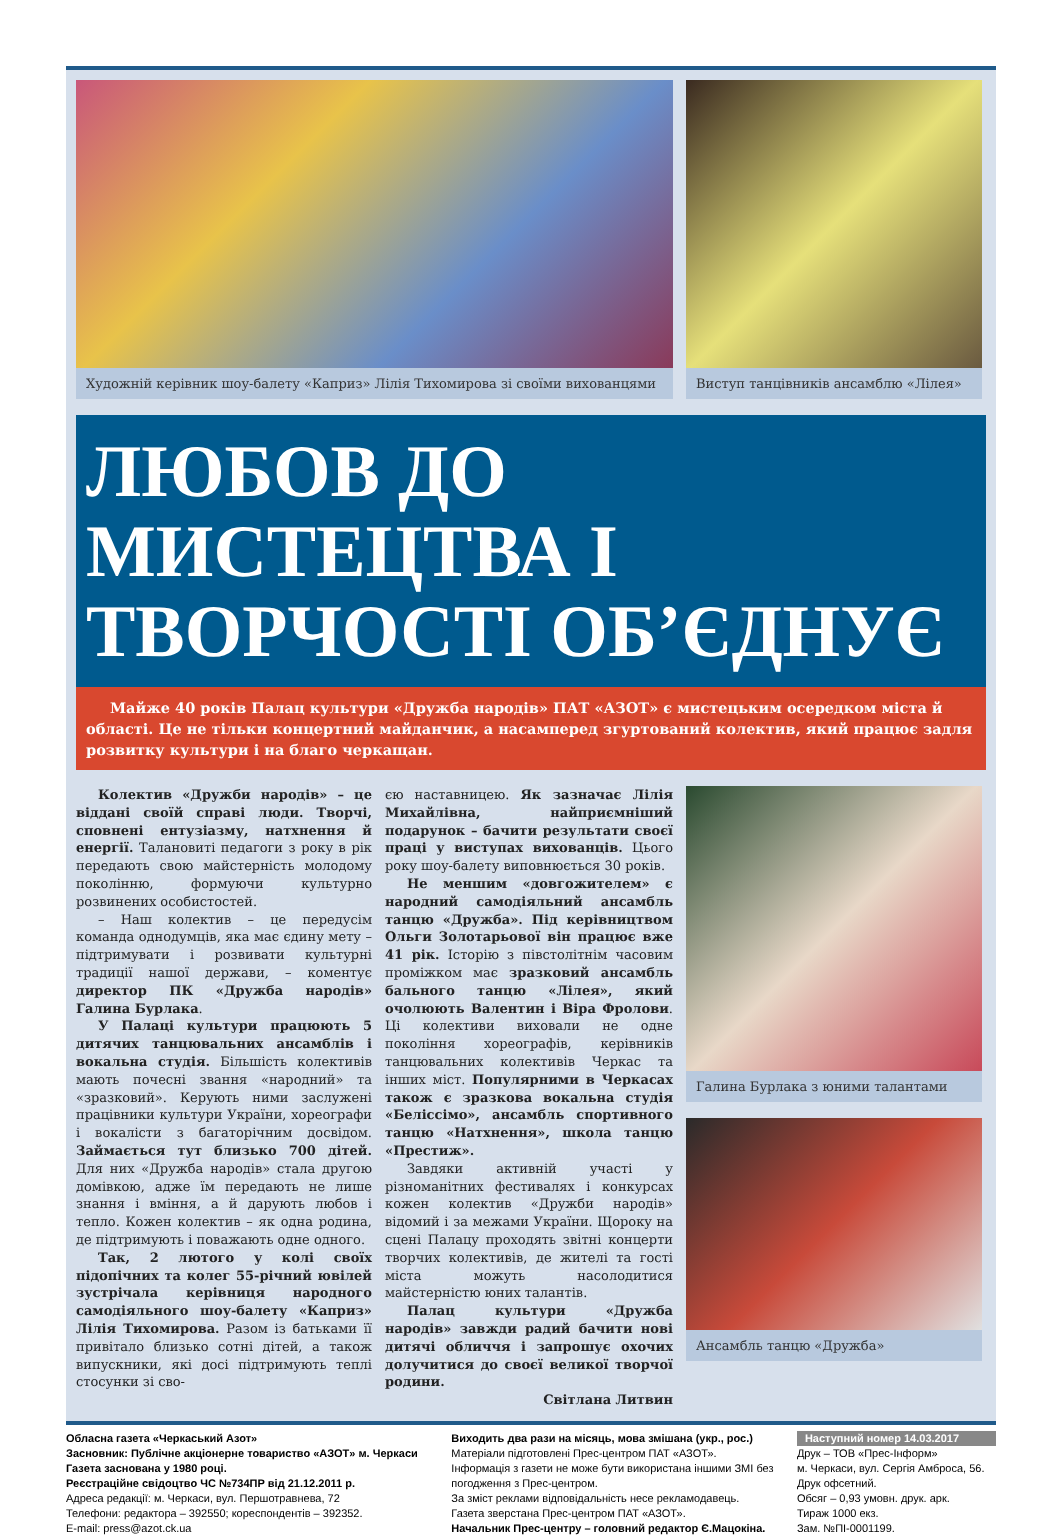Художній керівник шоу-балету «Каприз» Лілія Тихомирова зі своїми вихованцями
Виступ танцівників ансамблю «Лілея»
ЛЮБОВ ДО МИСТЕЦТВА І ТВОРЧОСТІ ОБ’ЄДНУЄ
Майже 40 років Палац культури «Дружба народів» ПАТ «АЗОТ» є мистецьким осередком міста й області. Це не тільки концертний майданчик, а насамперед згуртований колектив, який працює задля розвитку культури і на благо черкащан.
Колектив «Дружби народів» – це віддані своїй справі люди. Творчі, сповнені ентузіазму, натхнення й енергії. Талановиті педагоги з року в рік передають свою майстерність молодому поколінню, формуючи культурно розвинених особистостей.
– Наш колектив – це передусім команда однодумців, яка має єдину мету – підтримувати і розвивати культурні традиції нашої держави, – коментує директор ПК «Дружба народів» Галина Бурлака.
У Палаці культури працюють 5 дитячих танцювальних ансамблів і вокальна студія. Більшість колективів мають почесні звання «народний» та «зразковий». Керують ними заслужені працівники культури України, хореографи і вокалісти з багаторічним досвідом. Займається тут близько 700 дітей. Для них «Дружба народів» стала другою домівкою, адже їм передають не лише знання і вміння, а й дарують любов і тепло. Кожен колектив – як одна родина, де підтримують і поважають одне одного.
Так, 2 лютого у колі своїх підопічних та колег 55-річний ювілей зустрічала керівниця народного самодіяльного шоу-балету «Каприз» Лілія Тихомирова. Разом із батьками її привітало близько сотні дітей, а також випускники, які досі підтримують теплі стосунки зі сво-
єю наставницею. Як зазначає Лілія Михайлівна, найприємніший подарунок – бачити результати своєї праці у виступах вихованців. Цього року шоу-балету виповнюється 30 років.
Не меншим «довгожителем» є народний самодіяльний ансамбль танцю «Дружба». Під керівництвом Ольги Золотарьової він працює вже 41 рік. Історію з півстолітнім часовим проміжком має зразковий ансамбль бального танцю «Лілея», який очолюють Валентин і Віра Фролови. Ці колективи виховали не одне покоління хореографів, керівників танцювальних колективів Черкас та інших міст. Популярними в Черкасах також є зразкова вокальна студія «Беліссімо», ансамбль спортивного танцю «Натхнення», школа танцю «Престиж».
Завдяки активній участі у різноманітних фестивалях і конкурсах кожен колектив «Дружби народів» відомий і за межами України. Щороку на сцені Палацу проходять звітні концерти творчих колективів, де жителі та гості міста можуть насолодитися майстерністю юних талантів.
Палац культури «Дружба народів» завжди радий бачити нові дитячі обличчя і запрошує охочих долучитися до своєї великої творчої родини.
Світлана Литвин
Галина Бурлака з юними талантами
Ансамбль танцю «Дружба»
Обласна газета «Черкаський Азот»
Засновник: Публічне акціонерне товариство «АЗОТ» м. Черкаси
Газета заснована у 1980 році.
Реєстраційне свідоцтво ЧС №734ПР від 21.12.2011 р.
Адреса редакції: м. Черкаси, вул. Першотравнева, 72
Телефони: редактора – 392550; кореспондентів – 392352.
E-mail: press@azot.ck.ua
Виходить два рази на місяць, мова змішана (укр., рос.)
Матеріали підготовлені Прес-центром ПАТ «АЗОТ».
Інформація з газети не може бути використана іншими ЗМІ без погодження з Прес-центром.
За зміст реклами відповідальність несе рекламодавець.
Газета зверстана Прес-центром ПАТ «АЗОТ».
Начальник Прес-центру – головний редактор Є.Мацокіна.
Наступний номер 14.03.2017
Друк – ТОВ «Прес-Інформ»
м. Черкаси, вул. Сергія Амброса, 56.
Друк офсетний.
Обсяг – 0,93 умовн. друк. арк.
Тираж 1000 екз.
Зам. №ПІ-0001199.